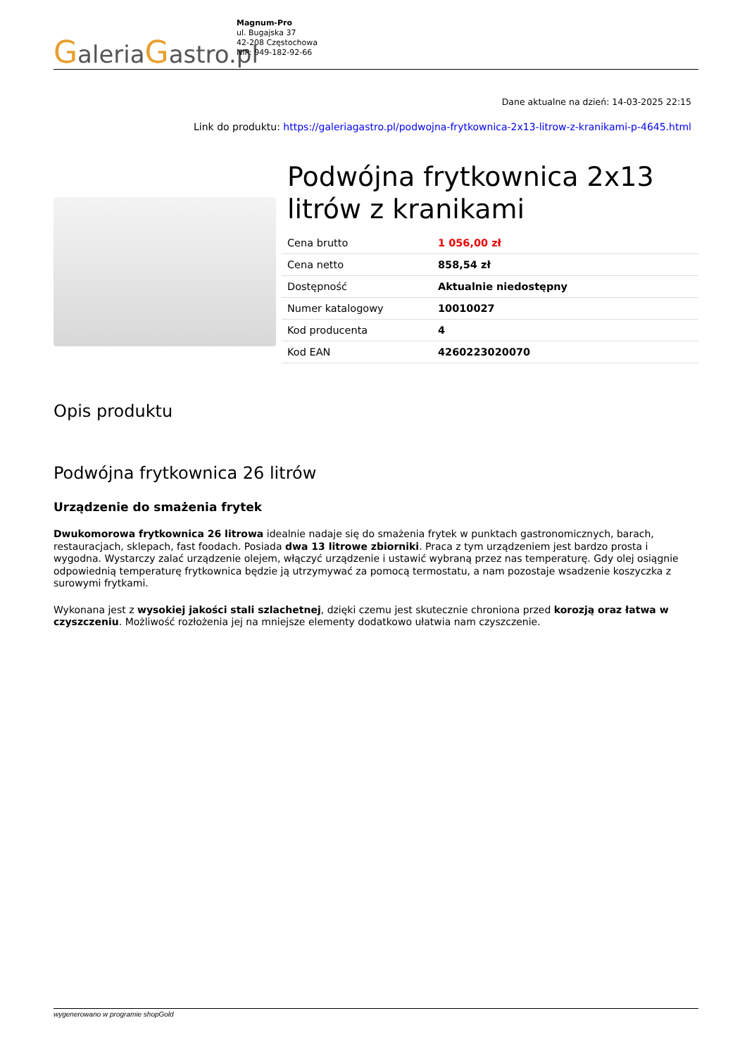GaleriaGastro.pl
Magnum-Pro
ul. Bugajska 37
42-208 Częstochowa
NIP: 949-182-92-66
Dane aktualne na dzień: 14-03-2025 22:15
Link do produktu: https://galeriagastro.pl/podwojna-frytkownica-2x13-litrow-z-kranikami-p-4645.html
Podwójna frytkownica 2x13 litrów z kranikami
| Cena brutto | 1 056,00 zł |
| Cena netto | 858,54 zł |
| Dostępność | Aktualnie niedostępny |
| Numer katalogowy | 10010027 |
| Kod producenta | 4 |
| Kod EAN | 4260223020070 |
Opis produktu
Podwójna frytkownica 26 litrów
Urządzenie do smażenia frytek
Dwukomorowa frytkownica 26 litrowa idealnie nadaje się do smażenia frytek w punktach gastronomicznych, barach, restauracjach, sklepach, fast foodach. Posiada dwa 13 litrowe zbiorniki. Praca z tym urządzeniem jest bardzo prosta i wygodna. Wystarczy zalać urządzenie olejem, włączyć urządzenie i ustawić wybraną przez nas temperaturę. Gdy olej osiągnie odpowiednią temperaturę frytkownica będzie ją utrzymywać za pomocą termostatu, a nam pozostaje wsadzenie koszyczka z surowymi frytkami.
Wykonana jest z wysokiej jakości stali szlachetnej, dzięki czemu jest skutecznie chroniona przed korozją oraz łatwa w czyszczeniu. Możliwość rozłożenia jej na mniejsze elementy dodatkowo ułatwia nam czyszczenie.
wygenerowano w programie shopGold